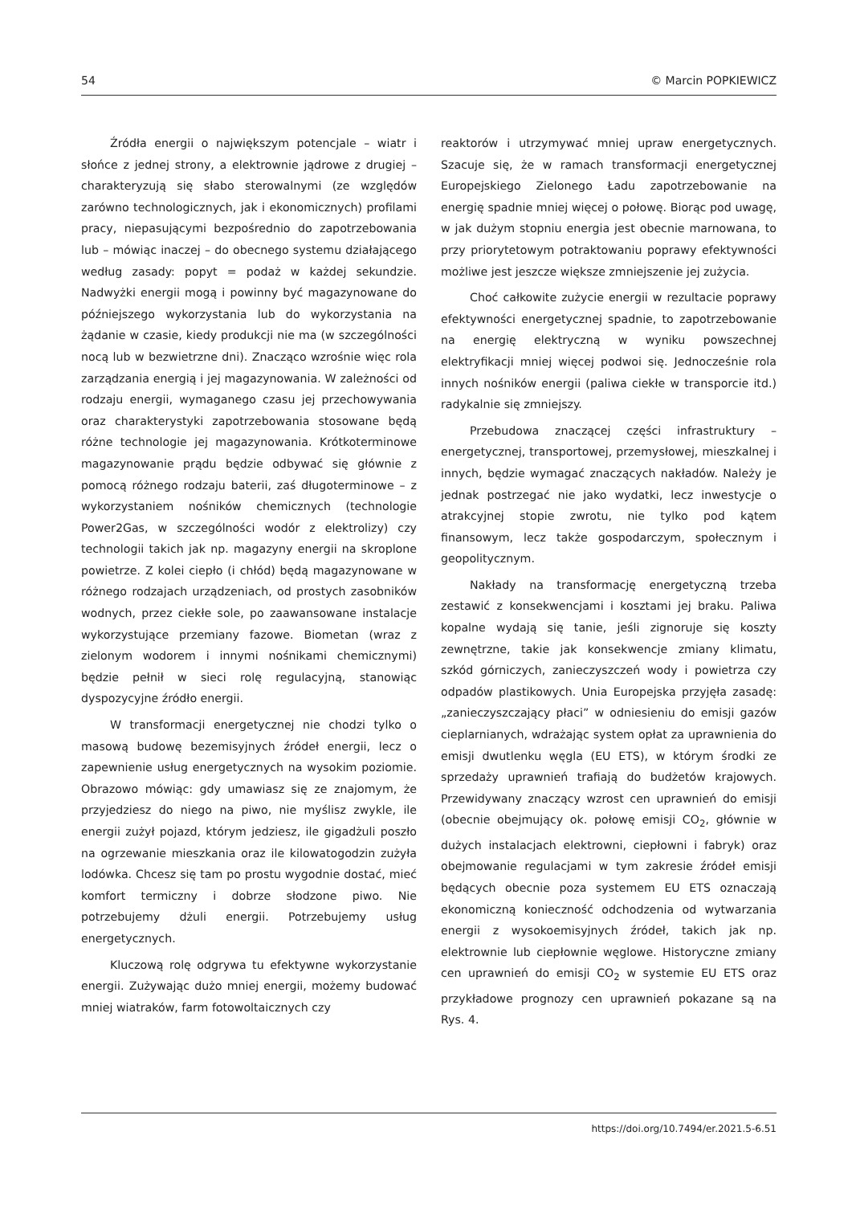54 © Marcin POPKIEWICZ
Źródła energii o największym potencjale – wiatr i słońce z jednej strony, a elektrownie jądrowe z drugiej – charakteryzują się słabo sterowalnymi (ze względów zarówno technologicznych, jak i ekonomicznych) profilami pracy, niepasującymi bezpośrednio do zapotrzebowania lub – mówiąc inaczej – do obecnego systemu działającego według zasady: popyt = podaż w każdej sekundzie. Nadwyżki energii mogą i powinny być magazynowane do późniejszego wykorzystania lub do wykorzystania na żądanie w czasie, kiedy produkcji nie ma (w szczególności nocą lub w bezwietrzne dni). Znacząco wzrośnie więc rola zarządzania energią i jej magazynowania. W zależności od rodzaju energii, wymaganego czasu jej przechowywania oraz charakterystyki zapotrzebowania stosowane będą różne technologie jej magazynowania. Krótkoterminowe magazynowanie prądu będzie odbywać się głównie z pomocą różnego rodzaju baterii, zaś długoterminowe – z wykorzystaniem nośników chemicznych (technologie Power2Gas, w szczególności wodór z elektrolizy) czy technologii takich jak np. magazyny energii na skroplone powietrze. Z kolei ciepło (i chłód) będą magazynowane w różnego rodzajach urządzeniach, od prostych zasobników wodnych, przez ciekłe sole, po zaawansowane instalacje wykorzystujące przemiany fazowe. Biometan (wraz z zielonym wodorem i innymi nośnikami chemicznymi) będzie pełnił w sieci rolę regulacyjną, stanowiąc dyspozycyjne źródło energii.
W transformacji energetycznej nie chodzi tylko o masową budowę bezemisyjnych źródeł energii, lecz o zapewnienie usług energetycznych na wysokim poziomie. Obrazowo mówiąc: gdy umawiasz się ze znajomym, że przyjedziesz do niego na piwo, nie myślisz zwykle, ile energii zużył pojazd, którym jedziesz, ile gigadżuli poszło na ogrzewanie mieszkania oraz ile kilowatogodzin zużyła lodówka. Chcesz się tam po prostu wygodnie dostać, mieć komfort termiczny i dobrze słodzone piwo. Nie potrzebujemy dżuli energii. Potrzebujemy usług energetycznych.
Kluczową rolę odgrywa tu efektywne wykorzystanie energii. Zużywając dużo mniej energii, możemy budować mniej wiatraków, farm fotowoltaicznych czy
reaktorów i utrzymywać mniej upraw energetycznych. Szacuje się, że w ramach transformacji energetycznej Europejskiego Zielonego Ładu zapotrzebowanie na energię spadnie mniej więcej o połowę. Biorąc pod uwagę, w jak dużym stopniu energia jest obecnie marnowana, to przy priorytetowym potraktowaniu poprawy efektywności możliwe jest jeszcze większe zmniejszenie jej zużycia.
Choć całkowite zużycie energii w rezultacie poprawy efektywności energetycznej spadnie, to zapotrzebowanie na energię elektryczną w wyniku powszechnej elektryfikacji mniej więcej podwoi się. Jednocześnie rola innych nośników energii (paliwa ciekłe w transporcie itd.) radykalnie się zmniejszy.
Przebudowa znaczącej części infrastruktury – energetycznej, transportowej, przemysłowej, mieszkalnej i innych, będzie wymagać znaczących nakładów. Należy je jednak postrzegać nie jako wydatki, lecz inwestycje o atrakcyjnej stopie zwrotu, nie tylko pod kątem finansowym, lecz także gospodarczym, społecznym i geopolitycznym.
Nakłady na transformację energetyczną trzeba zestawić z konsekwencjami i kosztami jej braku. Paliwa kopalne wydają się tanie, jeśli zignoruje się koszty zewnętrzne, takie jak konsekwencje zmiany klimatu, szkód górniczych, zanieczyszczeń wody i powietrza czy odpadów plastikowych. Unia Europejska przyjęła zasadę: „zanieczyszczający płaci” w odniesieniu do emisji gazów cieplarnianych, wdrażając system opłat za uprawnienia do emisji dwutlenku węgla (EU ETS), w którym środki ze sprzedaży uprawnień trafiają do budżetów krajowych. Przewidywany znaczący wzrost cen uprawnień do emisji (obecnie obejmujący ok. połowę emisji CO<sub>2</sub>, głównie w dużych instalacjach elektrowni, ciepłowni i fabryk) oraz obejmowanie regulacjami w tym zakresie źródeł emisji będących obecnie poza systemem EU ETS oznaczają ekonomiczną konieczność odchodzenia od wytwarzania energii z wysokoemisyjnych źródeł, takich jak np. elektrownie lub ciepłownie węglowe. Historyczne zmiany cen uprawnień do emisji CO<sub>2</sub> w systemie EU ETS oraz przykładowe prognozy cen uprawnień pokazane są na Rys. 4.
https://doi.org/10.7494/er.2021.5-6.51